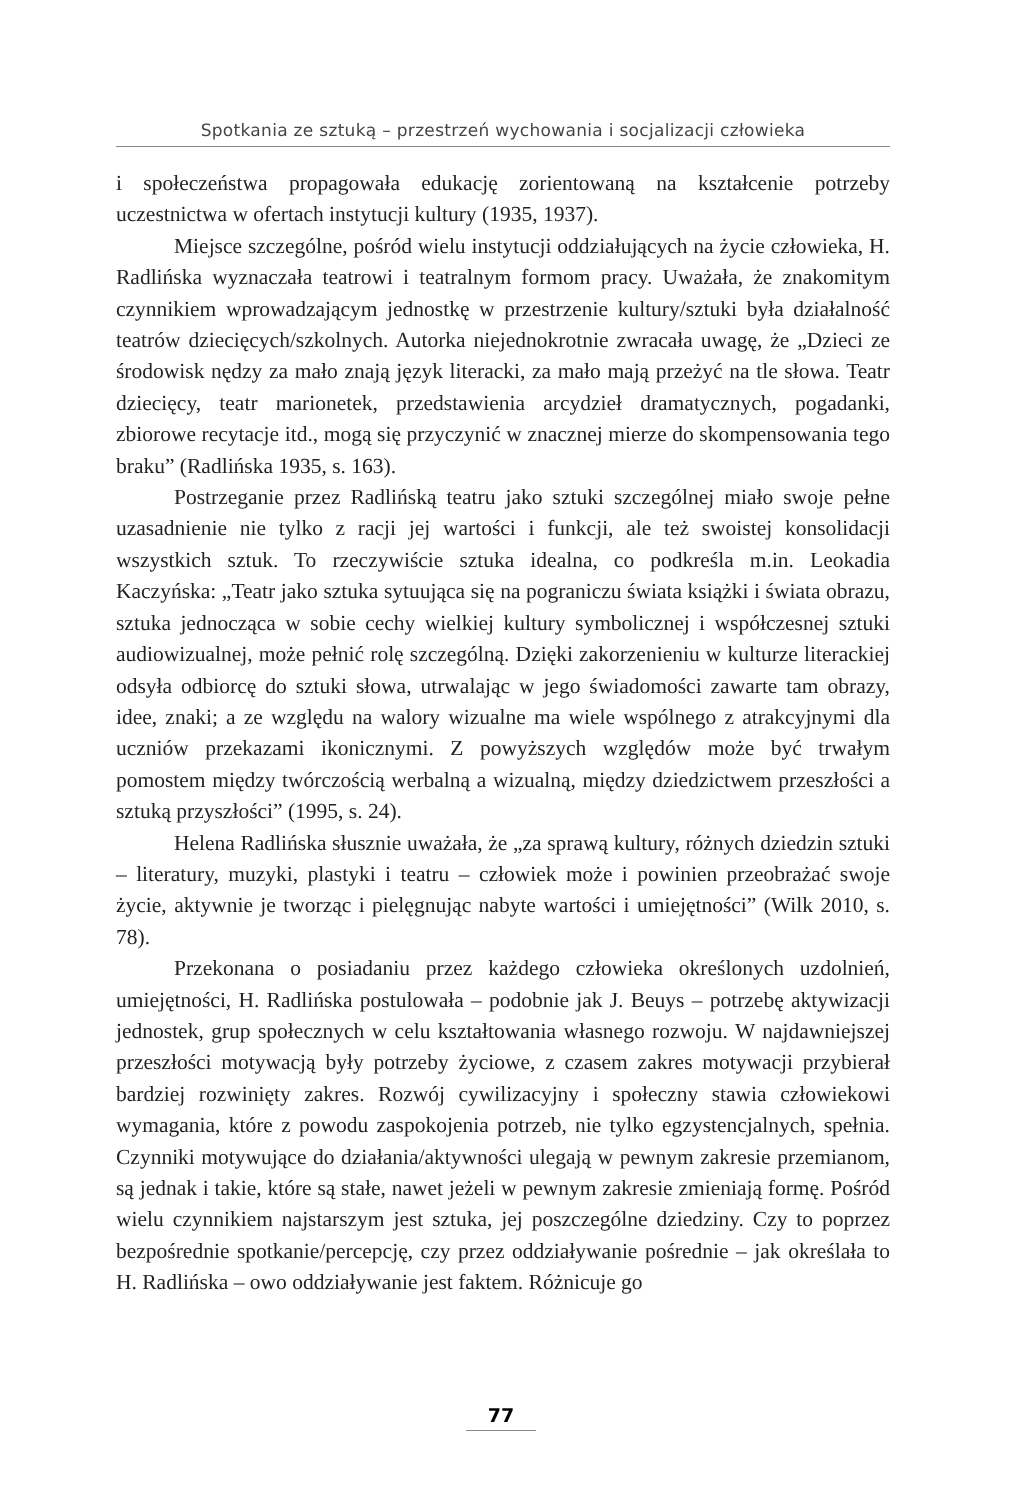Spotkania ze sztuką – przestrzeń wychowania i socjalizacji człowieka
i społeczeństwa propagowała edukację zorientowaną na kształcenie potrzeby uczestnictwa w ofertach instytucji kultury (1935, 1937).
Miejsce szczególne, pośród wielu instytucji oddziałujących na życie człowieka, H. Radlińska wyznaczała teatrowi i teatralnym formom pracy. Uważała, że znakomitym czynnikiem wprowadzającym jednostkę w przestrzenie kultury/sztuki była działalność teatrów dziecięcych/szkolnych. Autorka niejednokrotnie zwracała uwagę, że „Dzieci ze środowisk nędzy za mało znają język literacki, za mało mają przeżyć na tle słowa. Teatr dziecięcy, teatr marionetek, przedstawienia arcydzieł dramatycznych, pogadanki, zbiorowe recytacje itd., mogą się przyczynić w znacznej mierze do skompensowania tego braku” (Radlińska 1935, s. 163).
Postrzeganie przez Radlińską teatru jako sztuki szczególnej miało swoje pełne uzasadnienie nie tylko z racji jej wartości i funkcji, ale też swoistej konsolidacji wszystkich sztuk. To rzeczywiście sztuka idealna, co podkreśla m.in. Leokadia Kaczyńska: „Teatr jako sztuka sytuująca się na pograniczu świata książki i świata obrazu, sztuka jednocząca w sobie cechy wielkiej kultury symbolicznej i współczesnej sztuki audiowizualnej, może pełnić rolę szczególną. Dzięki zakorzenieniu w kulturze literackiej odsyła odbiorcę do sztuki słowa, utrwalając w jego świadomości zawarte tam obrazy, idee, znaki; a ze względu na walory wizualne ma wiele wspólnego z atrakcyjnymi dla uczniów przekazami ikonicznymi. Z powyższych względów może być trwałym pomostem między twórczością werbalną a wizualną, między dziedzictwem przeszłości a sztuką przyszłości” (1995, s. 24).
Helena Radlińska słusznie uważała, że „za sprawą kultury, różnych dziedzin sztuki – literatury, muzyki, plastyki i teatru – człowiek może i powinien przeobrażać swoje życie, aktywnie je tworząc i pielęgnując nabyte wartości i umiejętności” (Wilk 2010, s. 78).
Przekonana o posiadaniu przez każdego człowieka określonych uzdolnień, umiejętności, H. Radlińska postulowała – podobnie jak J. Beuys – potrzebę aktywizacji jednostek, grup społecznych w celu kształtowania własnego rozwoju. W najdawniejszej przeszłości motywacją były potrzeby życiowe, z czasem zakres motywacji przybierał bardziej rozwinięty zakres. Rozwój cywilizacyjny i społeczny stawia człowiekowi wymagania, które z powodu zaspokojenia potrzeb, nie tylko egzystencjalnych, spełnia. Czynniki motywujące do działania/aktywności ulegają w pewnym zakresie przemianom, są jednak i takie, które są stałe, nawet jeżeli w pewnym zakresie zmieniają formę. Pośród wielu czynnikiem najstarszym jest sztuka, jej poszczególne dziedziny. Czy to poprzez bezpośrednie spotkanie/percepcję, czy przez oddziaływanie pośrednie – jak określała to H. Radlińska – owo oddziaływanie jest faktem. Różnicuje go
77